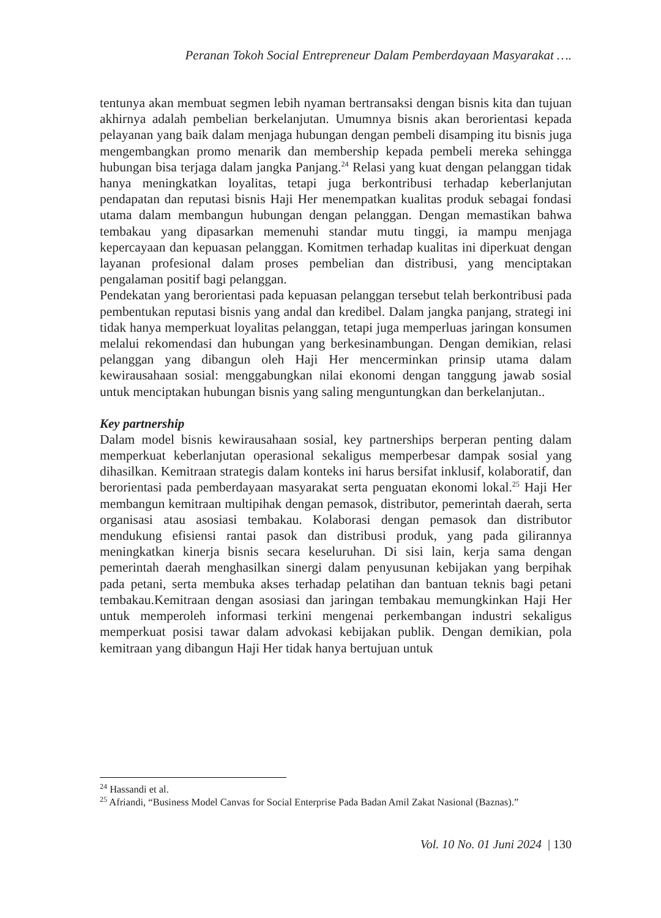Peranan Tokoh Social Entrepreneur Dalam Pemberdayaan Masyarakat ….
tentunya akan membuat segmen lebih nyaman bertransaksi dengan bisnis kita dan tujuan akhirnya adalah pembelian berkelanjutan. Umumnya bisnis akan berorientasi kepada pelayanan yang baik dalam menjaga hubungan dengan pembeli disamping itu bisnis juga mengembangkan promo menarik dan membership kepada pembeli mereka sehingga hubungan bisa terjaga dalam jangka Panjang.<sup>24</sup> Relasi yang kuat dengan pelanggan tidak hanya meningkatkan loyalitas, tetapi juga berkontribusi terhadap keberlanjutan pendapatan dan reputasi bisnis Haji Her menempatkan kualitas produk sebagai fondasi utama dalam membangun hubungan dengan pelanggan. Dengan memastikan bahwa tembakau yang dipasarkan memenuhi standar mutu tinggi, ia mampu menjaga kepercayaan dan kepuasan pelanggan. Komitmen terhadap kualitas ini diperkuat dengan layanan profesional dalam proses pembelian dan distribusi, yang menciptakan pengalaman positif bagi pelanggan.
Pendekatan yang berorientasi pada kepuasan pelanggan tersebut telah berkontribusi pada pembentukan reputasi bisnis yang andal dan kredibel. Dalam jangka panjang, strategi ini tidak hanya memperkuat loyalitas pelanggan, tetapi juga memperluas jaringan konsumen melalui rekomendasi dan hubungan yang berkesinambungan. Dengan demikian, relasi pelanggan yang dibangun oleh Haji Her mencerminkan prinsip utama dalam kewirausahaan sosial: menggabungkan nilai ekonomi dengan tanggung jawab sosial untuk menciptakan hubungan bisnis yang saling menguntungkan dan berkelanjutan..
Key partnership
Dalam model bisnis kewirausahaan sosial, key partnerships berperan penting dalam memperkuat keberlanjutan operasional sekaligus memperbesar dampak sosial yang dihasilkan. Kemitraan strategis dalam konteks ini harus bersifat inklusif, kolaboratif, dan berorientasi pada pemberdayaan masyarakat serta penguatan ekonomi lokal.<sup>25</sup> Haji Her membangun kemitraan multipihak dengan pemasok, distributor, pemerintah daerah, serta organisasi atau asosiasi tembakau. Kolaborasi dengan pemasok dan distributor mendukung efisiensi rantai pasok dan distribusi produk, yang pada gilirannya meningkatkan kinerja bisnis secara keseluruhan. Di sisi lain, kerja sama dengan pemerintah daerah menghasilkan sinergi dalam penyusunan kebijakan yang berpihak pada petani, serta membuka akses terhadap pelatihan dan bantuan teknis bagi petani tembakau.Kemitraan dengan asosiasi dan jaringan tembakau memungkinkan Haji Her untuk memperoleh informasi terkini mengenai perkembangan industri sekaligus memperkuat posisi tawar dalam advokasi kebijakan publik. Dengan demikian, pola kemitraan yang dibangun Haji Her tidak hanya bertujuan untuk
<sup>24</sup> Hassandi et al.
<sup>25</sup> Afriandi, “Business Model Canvas for Social Enterprise Pada Badan Amil Zakat Nasional (Baznas).”
Vol. 10 No. 01 Juni 2024 | 130